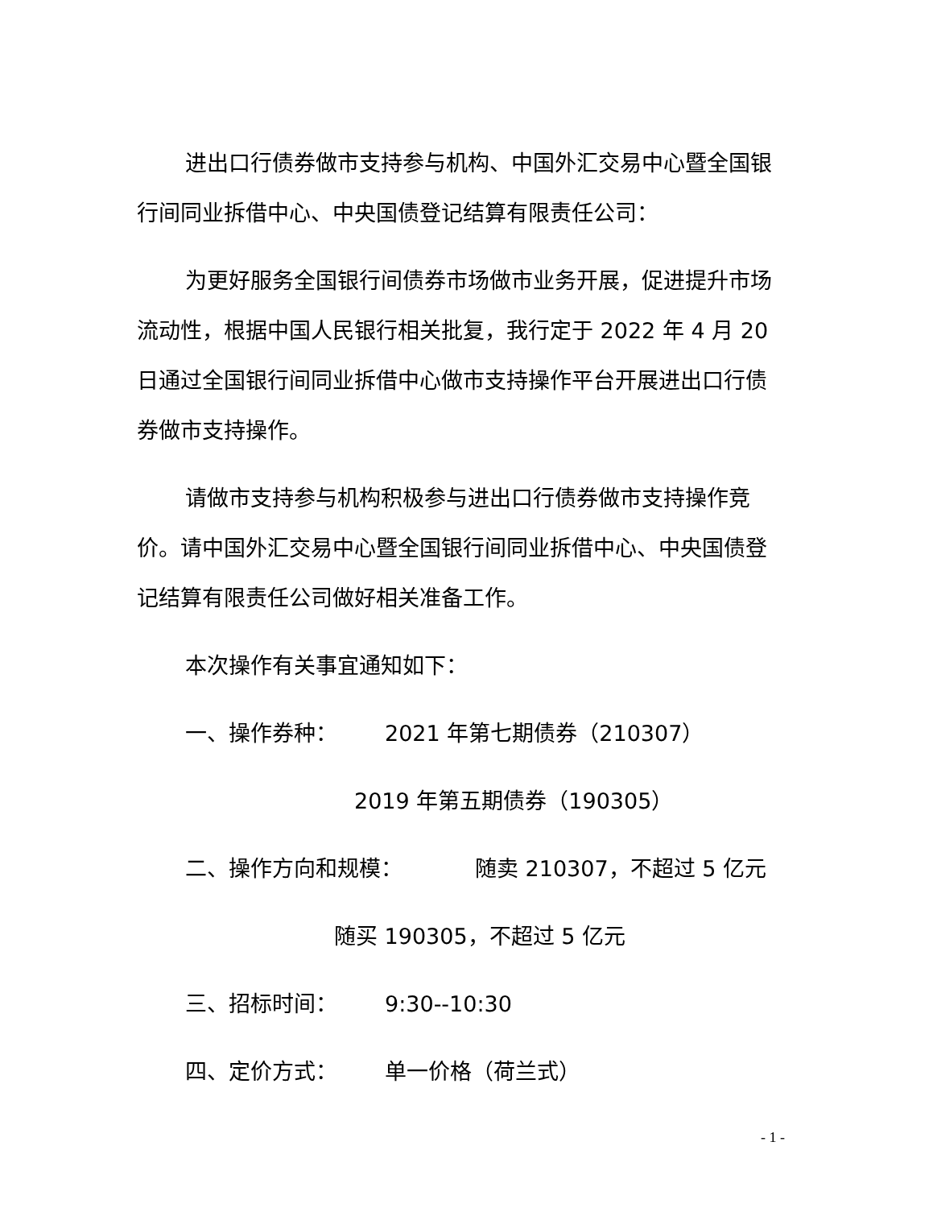进出口行债券做市支持参与机构、中国外汇交易中心暨全国银行间同业拆借中心、中央国债登记结算有限责任公司：
为更好服务全国银行间债券市场做市业务开展，促进提升市场流动性，根据中国人民银行相关批复，我行定于 2022 年 4 月 20 日通过全国银行间同业拆借中心做市支持操作平台开展进出口行债券做市支持操作。
请做市支持参与机构积极参与进出口行债券做市支持操作竞价。请中国外汇交易中心暨全国银行间同业拆借中心、中央国债登记结算有限责任公司做好相关准备工作。
本次操作有关事宜通知如下：
一、操作券种： 2021 年第七期债券（210307）
2019 年第五期债券（190305）
二、操作方向和规模： 随卖 210307，不超过 5 亿元
随买 190305，不超过 5 亿元
三、招标时间： 9:30--10:30
四、定价方式： 单一价格（荷兰式）
- 1 -